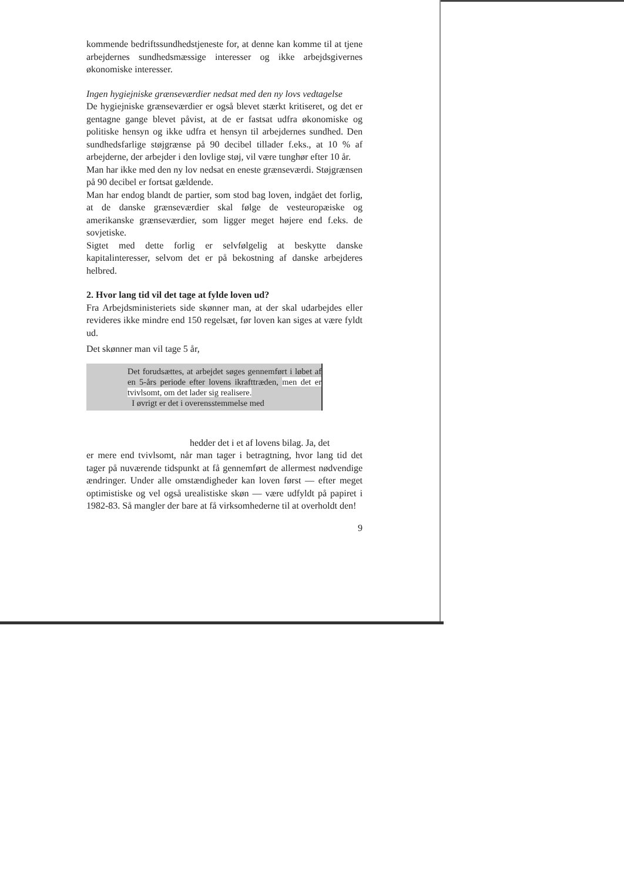kommende bedriftssundhedstjeneste for, at denne kan komme til at tjene arbejdernes sundhedsmæssige interesser og ikke arbejdsgivernes økonomiske interesser.
Ingen hygiejniske grænseværdier nedsat med den ny lovs vedtagelse
De hygiejniske grænseværdier er også blevet stærkt kritiseret, og det er gentagne gange blevet påvist, at de er fastsat udfra økonomiske og politiske hensyn og ikke udfra et hensyn til arbejdernes sundhed. Den sundhedsfarlige støjgrænse på 90 decibel tillader f.eks., at 10 % af arbejderne, der arbejder i den lovlige støj, vil være tunghør efter 10 år.
Man har ikke med den ny lov nedsat en eneste grænseværdi. Støjgrænsen på 90 decibel er fortsat gældende.
Man har endog blandt de partier, som stod bag loven, indgået det forlig, at de danske grænseværdier skal følge de vesteuropæiske og amerikanske grænseværdier, som ligger meget højere end f.eks. de sovjetiske.
Sigtet med dette forlig er selvfølgelig at beskytte danske kapitalinteresser, selvom det er på bekostning af danske arbejderes helbred.
2. Hvor lang tid vil det tage at fylde loven ud?
Fra Arbejdsministeriets side skønner man, at der skal udarbejdes eller revideres ikke mindre end 150 regelsæt, før loven kan siges at være fyldt ud.
Det skønner man vil tage 5 år,
Det forudsættes, at arbejdet søges gennemført i løbet af en 5-års periode efter lovens ikrafttræden, men det er tvivlsomt, om det lader sig realisere.
I øvrigt er det i overensstemmelse med
hedder det i et af lovens bilag. Ja, det
er mere end tvivlsomt, når man tager i betragtning, hvor lang tid det tager på nuværende tidspunkt at få gennemført de allermest nødvendige ændringer. Under alle omstændigheder kan loven først — efter meget optimistiske og vel også urealistiske skøn — være udfyldt på papiret i 1982-83. Så mangler der bare at få virksomhederne til at overholdt den!
9